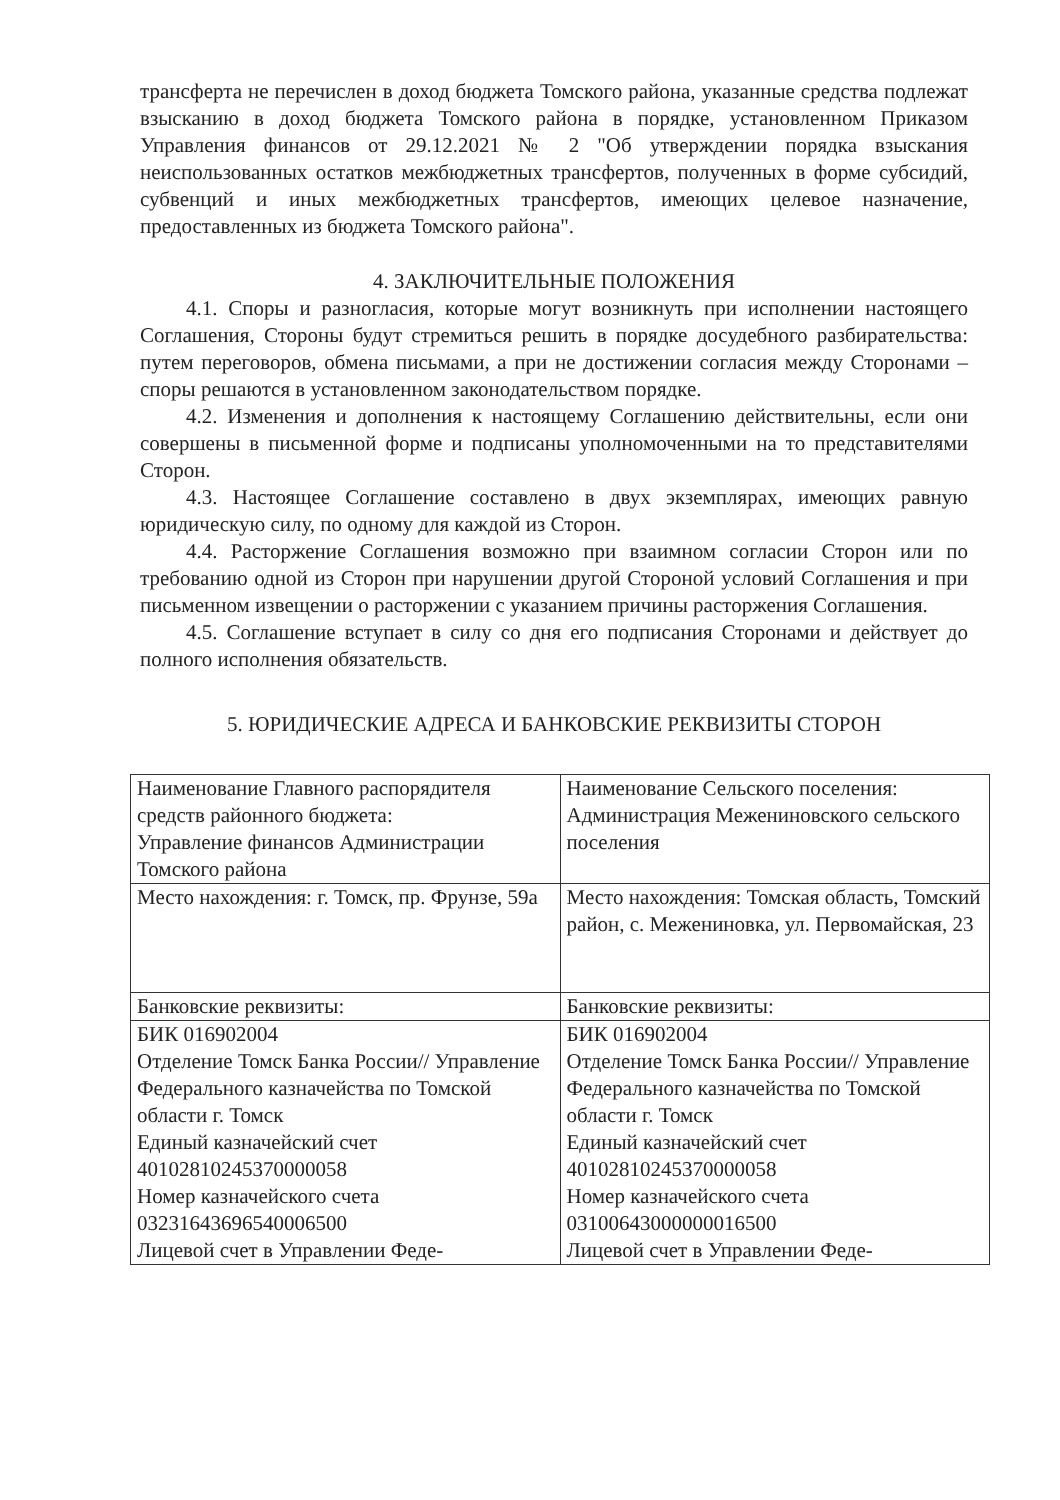трансферта не перечислен в доход бюджета Томского района, указанные средства подлежат взысканию в доход бюджета Томского района в порядке, установленном Приказом Управления финансов от 29.12.2021 № 2 "Об утверждении порядка взыскания неиспользованных остатков межбюджетных трансфертов, полученных в форме субсидий, субвенций и иных межбюджетных трансфертов, имеющих целевое назначение, предоставленных из бюджета Томского района".
4. ЗАКЛЮЧИТЕЛЬНЫЕ ПОЛОЖЕНИЯ
4.1. Споры и разногласия, которые могут возникнуть при исполнении настоящего Соглашения, Стороны будут стремиться решить в порядке досудебного разбирательства: путем переговоров, обмена письмами, а при не достижении согласия между Сторонами – споры решаются в установленном законодательством порядке.
4.2. Изменения и дополнения к настоящему Соглашению действительны, если они совершены в письменной форме и подписаны уполномоченными на то представителями Сторон.
4.3. Настоящее Соглашение составлено в двух экземплярах, имеющих равную юридическую силу, по одному для каждой из Сторон.
4.4. Расторжение Соглашения возможно при взаимном согласии Сторон или по требованию одной из Сторон при нарушении другой Стороной условий Соглашения и при письменном извещении о расторжении с указанием причины расторжения Соглашения.
4.5. Соглашение вступает в силу со дня его подписания Сторонами и действует до полного исполнения обязательств.
5. ЮРИДИЧЕСКИЕ АДРЕСА И БАНКОВСКИЕ РЕКВИЗИТЫ СТОРОН
| Наименование Главного распорядителя средств районного бюджета: Управление финансов Администрации Томского района | Наименование Сельского поселения: Администрация Межениновского сельского поселения |
| Место нахождения: г. Томск, пр. Фрунзе, 59а | Место нахождения: Томская область, Томский район, с. Межениновка, ул. Первомайская, 23 |
| Банковские реквизиты: | Банковские реквизиты: |
| БИК 016902004 Отделение Томск Банка России// Управление Федерального казначейства по Томской области г. Томск Единый казначейский счет 40102810245370000058 Номер казначейского счета 03231643696540006500 Лицевой счет в Управлении Феде- | БИК 016902004 Отделение Томск Банка России// Управление Федерального казначейства по Томской области г. Томск Единый казначейский счет 40102810245370000058 Номер казначейского счета 03100643000000016500 Лицевой счет в Управлении Феде- |